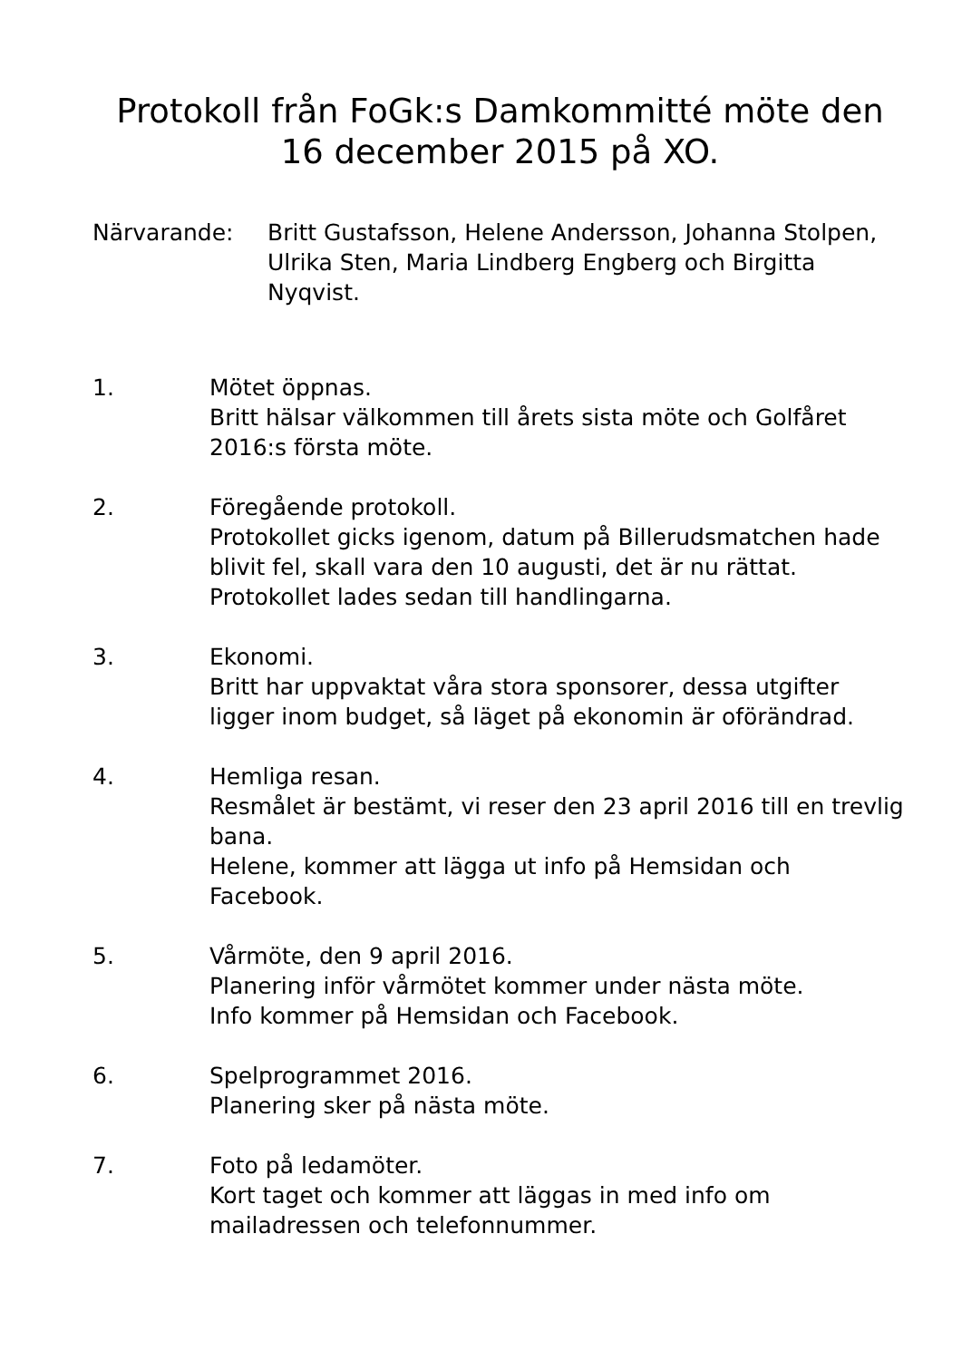Protokoll från FoGk:s Damkommitté möte den
16 december 2015 på XO.
Närvarande: Britt Gustafsson, Helene Andersson, Johanna Stolpen, Ulrika Sten, Maria Lindberg Engberg och Birgitta Nyqvist.
1. Mötet öppnas.
Britt hälsar välkommen till årets sista möte och Golfåret 2016:s första möte.
2. Föregående protokoll.
Protokollet gicks igenom, datum på Billerudsmatchen hade blivit fel, skall vara den 10 augusti, det är nu rättat. Protokollet lades sedan till handlingarna.
3. Ekonomi.
Britt har uppvaktat våra stora sponsorer, dessa utgifter ligger inom budget, så läget på ekonomin är oförändrad.
4. Hemliga resan.
Resmålet är bestämt, vi reser den 23 april 2016 till en trevlig bana.
Helene, kommer att lägga ut info på Hemsidan och Facebook.
5. Vårmöte, den 9 april 2016.
Planering inför vårmötet kommer under nästa möte.
Info kommer på Hemsidan och Facebook.
6. Spelprogrammet 2016.
Planering sker på nästa möte.
7. Foto på ledamöter.
Kort taget och kommer att läggas in med info om mailadressen och telefonnummer.